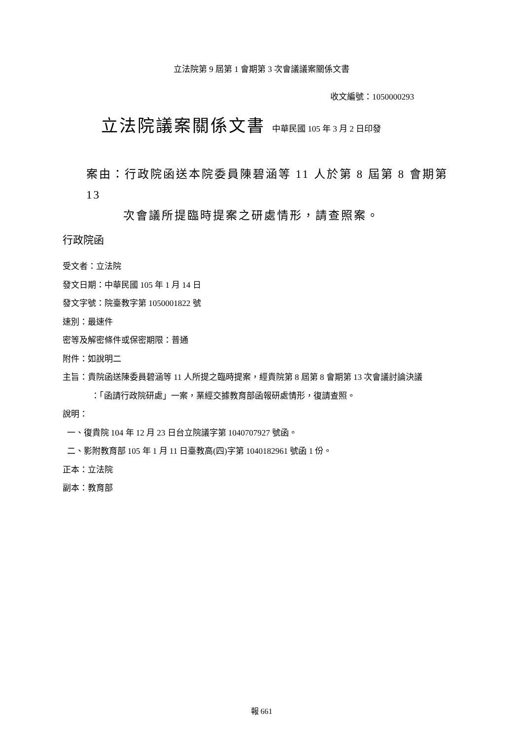立法院第 9 屆第 1 會期第 3 次會議議案關係文書
收文編號：1050000293
立法院議案關係文書 中華民國 105 年 3 月 2 日印發
案由：行政院函送本院委員陳碧涵等 11 人於第 8 屆第 8 會期第 13
次會議所提臨時提案之研處情形，請查照案。
行政院函
受文者：立法院
發文日期：中華民國 105 年 1 月 14 日
發文字號：院臺教字第 1050001822 號
速別：最速件
密等及解密條件或保密期限：普通
附件：如說明二
主旨：貴院函送陳委員碧涵等 11 人所提之臨時提案，經貴院第 8 屆第 8 會期第 13 次會議討論決議
：「函請行政院研處」一案，業經交據教育部函報研處情形，復請查照。
說明：
一、復貴院 104 年 12 月 23 日台立院議字第 1040707927 號函。
二、影附教育部 105 年 1 月 11 日臺教高(四)字第 1040182961 號函 1 份。
正本：立法院
副本：教育部
報 661